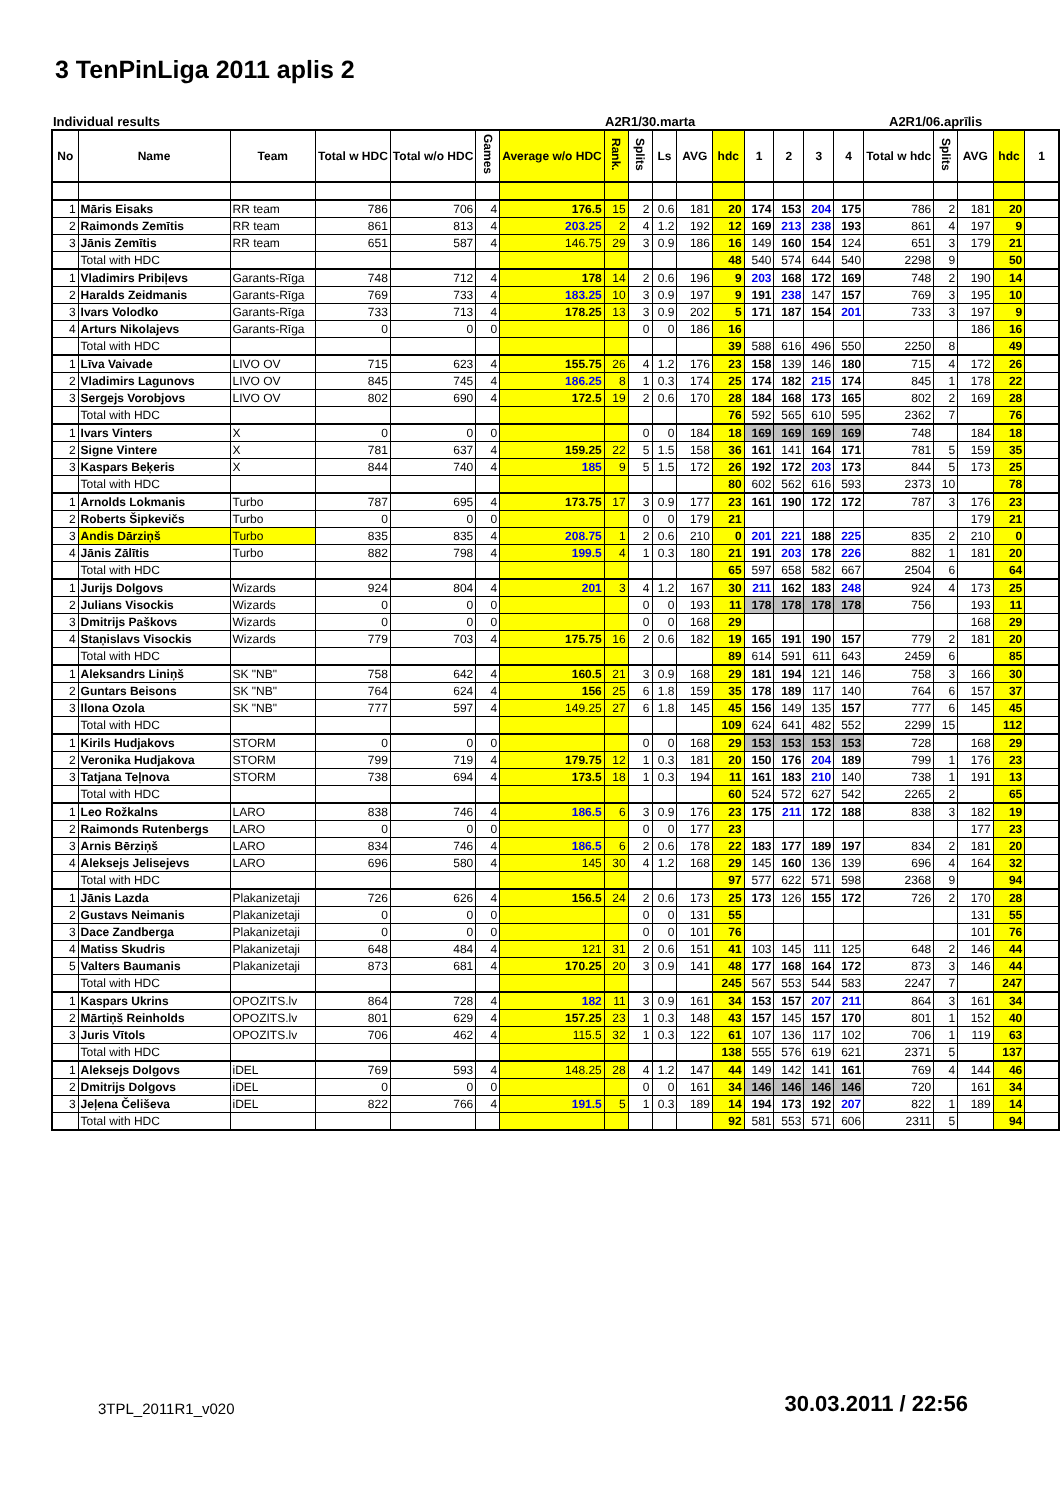3 TenPinLiga 2011 aplis 2
Individual results A2R1/30.marta A2R1/06.aprīlis
| No | Name | Team | Total w HDC | Total w/o HDC | Games | Average w/o HDC | Rank. | Splits | Ls | AVG | hdc | 1 | 2 | 3 | 4 | Total w hdc | Splits | AVG | hdc | 1 |
| --- | --- | --- | --- | --- | --- | --- | --- | --- | --- | --- | --- | --- | --- | --- | --- | --- | --- | --- | --- | --- |
| 1 | Māris Eisaks | RR team | 786 | 706 | 4 | 176.5 | 15 | 2 | 0.6 | 181 | 20 | 174 | 153 | 204 | 175 | 786 | 2 | 181 | 20 | |
| 2 | Raimonds Zemītis | RR team | 861 | 813 | 4 | 203.25 | 2 | 4 | 1.2 | 192 | 12 | 169 | 213 | 238 | 193 | 861 | 4 | 197 | 9 | |
| 3 | Jānis Zemītis | RR team | 651 | 587 | 4 | 146.75 | 29 | 3 | 0.9 | 186 | 16 | 149 | 160 | 154 | 124 | 651 | 3 | 179 | 21 | |
| | Total with HDC | | | | | | | | | | 48 | 540 | 574 | 644 | 540 | 2298 | 9 | | 50 | |
| 1 | Vladimirs Pribiļevs | Garants-Rīga | 748 | 712 | 4 | 178 | 14 | 2 | 0.6 | 196 | 9 | 203 | 168 | 172 | 169 | 748 | 2 | 190 | 14 | |
| 2 | Haralds Zeidmanis | Garants-Rīga | 769 | 733 | 4 | 183.25 | 10 | 3 | 0.9 | 197 | 9 | 191 | 238 | 147 | 157 | 769 | 3 | 195 | 10 | |
| 3 | Ivars Volodko | Garants-Rīga | 733 | 713 | 4 | 178.25 | 13 | 3 | 0.9 | 202 | 5 | 171 | 187 | 154 | 201 | 733 | 3 | 197 | 9 | |
| 4 | Arturs Nikolajevs | Garants-Rīga | 0 | 0 | 0 | | | 0 | 0 | 186 | 16 | | | | | | | 186 | 16 | |
| | Total with HDC | | | | | | | | | | 39 | 588 | 616 | 496 | 550 | 2250 | 8 | | 49 | |
| 1 | Līva Vaivade | LIVO OV | 715 | 623 | 4 | 155.75 | 26 | 4 | 1.2 | 176 | 23 | 158 | 139 | 146 | 180 | 715 | 4 | 172 | 26 | |
| 2 | Vladimirs Lagunovs | LIVO OV | 845 | 745 | 4 | 186.25 | 8 | 1 | 0.3 | 174 | 25 | 174 | 182 | 215 | 174 | 845 | 1 | 178 | 22 | |
| 3 | Sergejs Vorobjovs | LIVO OV | 802 | 690 | 4 | 172.5 | 19 | 2 | 0.6 | 170 | 28 | 184 | 168 | 173 | 165 | 802 | 2 | 169 | 28 | |
| | Total with HDC | | | | | | | | | | 76 | 592 | 565 | 610 | 595 | 2362 | 7 | | 76 | |
| 1 | Ivars Vinters | X | 0 | 0 | 0 | | | 0 | 0 | 184 | 18 | 169 | 169 | 169 | 169 | 748 | | 184 | 18 | |
| 2 | Signe Vintere | X | 781 | 637 | 4 | 159.25 | 22 | 5 | 1.5 | 158 | 36 | 161 | 141 | 164 | 171 | 781 | 5 | 159 | 35 | |
| 3 | Kaspars Beķeris | X | 844 | 740 | 4 | 185 | 9 | 5 | 1.5 | 172 | 26 | 192 | 172 | 203 | 173 | 844 | 5 | 173 | 25 | |
| | Total with HDC | | | | | | | | | | 80 | 602 | 562 | 616 | 593 | 2373 | 10 | | 78 | |
| 1 | Arnolds Lokmanis | Turbo | 787 | 695 | 4 | 173.75 | 17 | 3 | 0.9 | 177 | 23 | 161 | 190 | 172 | 172 | 787 | 3 | 176 | 23 | |
| 2 | Roberts Šipkevičs | Turbo | 0 | 0 | 0 | | | 0 | 0 | 179 | 21 | | | | | | | 179 | 21 | |
| 3 | Andis Dārziņš | Turbo | 835 | 835 | 4 | 208.75 | 1 | 2 | 0.6 | 210 | 0 | 201 | 221 | 188 | 225 | 835 | 2 | 210 | 0 | |
| 4 | Jānis Zālītis | Turbo | 882 | 798 | 4 | 199.5 | 4 | 1 | 0.3 | 180 | 21 | 191 | 203 | 178 | 226 | 882 | 1 | 181 | 20 | |
| | Total with HDC | | | | | | | | | | 65 | 597 | 658 | 582 | 667 | 2504 | 6 | | 64 | |
| 1 | Jurijs Dolgovs | Wizards | 924 | 804 | 4 | 201 | 3 | 4 | 1.2 | 167 | 30 | 211 | 162 | 183 | 248 | 924 | 4 | 173 | 25 | |
| 2 | Julians Visockis | Wizards | 0 | 0 | 0 | | | 0 | 0 | 193 | 11 | 178 | 178 | 178 | 178 | 756 | | 193 | 11 | |
| 3 | Dmitrijs Paškovs | Wizards | 0 | 0 | 0 | | | 0 | 0 | 168 | 29 | | | | | | | 168 | 29 | |
| 4 | Staņislavs Visockis | Wizards | 779 | 703 | 4 | 175.75 | 16 | 2 | 0.6 | 182 | 19 | 165 | 191 | 190 | 157 | 779 | 2 | 181 | 20 | |
| | Total with HDC | | | | | | | | | | 89 | 614 | 591 | 611 | 643 | 2459 | 6 | | 85 | |
| 1 | Aleksandrs Liniņš | SK "NB" | 758 | 642 | 4 | 160.5 | 21 | 3 | 0.9 | 168 | 29 | 181 | 194 | 121 | 146 | 758 | 3 | 166 | 30 | |
| 2 | Guntars Beisons | SK "NB" | 764 | 624 | 4 | 156 | 25 | 6 | 1.8 | 159 | 35 | 178 | 189 | 117 | 140 | 764 | 6 | 157 | 37 | |
| 3 | Ilona Ozola | SK "NB" | 777 | 597 | 4 | 149.25 | 27 | 6 | 1.8 | 145 | 45 | 156 | 149 | 135 | 157 | 777 | 6 | 145 | 45 | |
| | Total with HDC | | | | | | | | | | 109 | 624 | 641 | 482 | 552 | 2299 | 15 | | 112 | |
| 1 | Kirils Hudjakovs | STORM | 0 | 0 | 0 | | | 0 | 0 | 168 | 29 | 153 | 153 | 153 | 153 | 728 | | 168 | 29 | |
| 2 | Veronika Hudjakova | STORM | 799 | 719 | 4 | 179.75 | 12 | 1 | 0.3 | 181 | 20 | 150 | 176 | 204 | 189 | 799 | 1 | 176 | 23 | |
| 3 | Tatjana Teļnova | STORM | 738 | 694 | 4 | 173.5 | 18 | 1 | 0.3 | 194 | 11 | 161 | 183 | 210 | 140 | 738 | 1 | 191 | 13 | |
| | Total with HDC | | | | | | | | | | 60 | 524 | 572 | 627 | 542 | 2265 | 2 | | 65 | |
| 1 | Leo Rožkalns | LARO | 838 | 746 | 4 | 186.5 | 6 | 3 | 0.9 | 176 | 23 | 175 | 211 | 172 | 188 | 838 | 3 | 182 | 19 | |
| 2 | Raimonds Rutenbergs | LARO | 0 | 0 | 0 | | | 0 | 0 | 177 | 23 | | | | | | | 177 | 23 | |
| 3 | Arnis Bērziņš | LARO | 834 | 746 | 4 | 186.5 | 6 | 2 | 0.6 | 178 | 22 | 183 | 177 | 189 | 197 | 834 | 2 | 181 | 20 | |
| 4 | Aleksejs Jelisejevs | LARO | 696 | 580 | 4 | 145 | 30 | 4 | 1.2 | 168 | 29 | 145 | 160 | 136 | 139 | 696 | 4 | 164 | 32 | |
| | Total with HDC | | | | | | | | | | 97 | 577 | 622 | 571 | 598 | 2368 | 9 | | 94 | |
| 1 | Jānis Lazda | Plakanizetaji | 726 | 626 | 4 | 156.5 | 24 | 2 | 0.6 | 173 | 25 | 173 | 126 | 155 | 172 | 726 | 2 | 170 | 28 | |
| 2 | Gustavs Neimanis | Plakanizetaji | 0 | 0 | 0 | | | 0 | 0 | 131 | 55 | | | | | | | 131 | 55 | |
| 3 | Dace Zandberga | Plakanizetaji | 0 | 0 | 0 | | | 0 | 0 | 101 | 76 | | | | | | | 101 | 76 | |
| 4 | Matiss Skudris | Plakanizetaji | 648 | 484 | 4 | 121 | 31 | 2 | 0.6 | 151 | 41 | 103 | 145 | 111 | 125 | 648 | 2 | 146 | 44 | |
| 5 | Valters Baumanis | Plakanizetaji | 873 | 681 | 4 | 170.25 | 20 | 3 | 0.9 | 141 | 48 | 177 | 168 | 164 | 172 | 873 | 3 | 146 | 44 | |
| | Total with HDC | | | | | | | | | | 245 | 567 | 553 | 544 | 583 | 2247 | 7 | | 247 | |
| 1 | Kaspars Ukrins | OPOZITS.lv | 864 | 728 | 4 | 182 | 11 | 3 | 0.9 | 161 | 34 | 153 | 157 | 207 | 211 | 864 | 3 | 161 | 34 | |
| 2 | Mārtiņš Reinholds | OPOZITS.lv | 801 | 629 | 4 | 157.25 | 23 | 1 | 0.3 | 148 | 43 | 157 | 145 | 157 | 170 | 801 | 1 | 152 | 40 | |
| 3 | Juris Vītols | OPOZITS.lv | 706 | 462 | 4 | 115.5 | 32 | 1 | 0.3 | 122 | 61 | 107 | 136 | 117 | 102 | 706 | 1 | 119 | 63 | |
| | Total with HDC | | | | | | | | | | 138 | 555 | 576 | 619 | 621 | 2371 | 5 | | 137 | |
| 1 | Aleksejs Dolgovs | iDEL | 769 | 593 | 4 | 148.25 | 28 | 4 | 1.2 | 147 | 44 | 149 | 142 | 141 | 161 | 769 | 4 | 144 | 46 | |
| 2 | Dmitrijs Dolgovs | iDEL | 0 | 0 | 0 | | | 0 | 0 | 161 | 34 | 146 | 146 | 146 | 146 | 720 | | 161 | 34 | |
| 3 | Jeļena Čeliševa | iDEL | 822 | 766 | 4 | 191.5 | 5 | 1 | 0.3 | 189 | 14 | 194 | 173 | 192 | 207 | 822 | 1 | 189 | 14 | |
| | Total with HDC | | | | | | | | | | 92 | 581 | 553 | 571 | 606 | 2311 | 5 | | 94 | |
3TPL_2011R1_v020 30.03.2011 / 22:56